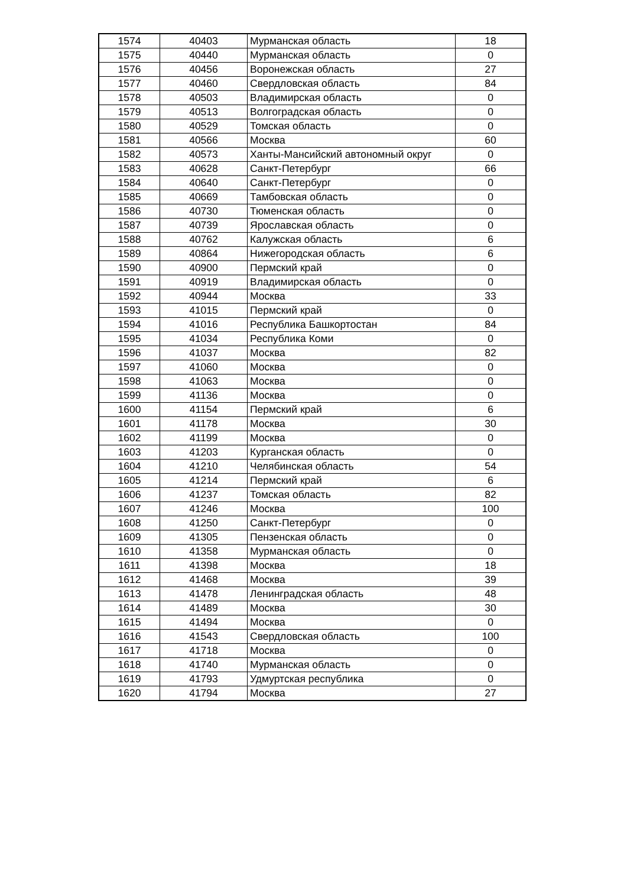| 1574 | 40403 | Мурманская область | 18 |
| 1575 | 40440 | Мурманская область | 0 |
| 1576 | 40456 | Воронежская область | 27 |
| 1577 | 40460 | Свердловская область | 84 |
| 1578 | 40503 | Владимирская область | 0 |
| 1579 | 40513 | Волгоградская область | 0 |
| 1580 | 40529 | Томская область | 0 |
| 1581 | 40566 | Москва | 60 |
| 1582 | 40573 | Ханты-Мансийский автономный округ | 0 |
| 1583 | 40628 | Санкт-Петербург | 66 |
| 1584 | 40640 | Санкт-Петербург | 0 |
| 1585 | 40669 | Тамбовская область | 0 |
| 1586 | 40730 | Тюменская область | 0 |
| 1587 | 40739 | Ярославская область | 0 |
| 1588 | 40762 | Калужская область | 6 |
| 1589 | 40864 | Нижегородская область | 6 |
| 1590 | 40900 | Пермский край | 0 |
| 1591 | 40919 | Владимирская область | 0 |
| 1592 | 40944 | Москва | 33 |
| 1593 | 41015 | Пермский край | 0 |
| 1594 | 41016 | Республика Башкортостан | 84 |
| 1595 | 41034 | Республика Коми | 0 |
| 1596 | 41037 | Москва | 82 |
| 1597 | 41060 | Москва | 0 |
| 1598 | 41063 | Москва | 0 |
| 1599 | 41136 | Москва | 0 |
| 1600 | 41154 | Пермский край | 6 |
| 1601 | 41178 | Москва | 30 |
| 1602 | 41199 | Москва | 0 |
| 1603 | 41203 | Курганская область | 0 |
| 1604 | 41210 | Челябинская область | 54 |
| 1605 | 41214 | Пермский край | 6 |
| 1606 | 41237 | Томская область | 82 |
| 1607 | 41246 | Москва | 100 |
| 1608 | 41250 | Санкт-Петербург | 0 |
| 1609 | 41305 | Пензенская область | 0 |
| 1610 | 41358 | Мурманская область | 0 |
| 1611 | 41398 | Москва | 18 |
| 1612 | 41468 | Москва | 39 |
| 1613 | 41478 | Ленинградская область | 48 |
| 1614 | 41489 | Москва | 30 |
| 1615 | 41494 | Москва | 0 |
| 1616 | 41543 | Свердловская область | 100 |
| 1617 | 41718 | Москва | 0 |
| 1618 | 41740 | Мурманская область | 0 |
| 1619 | 41793 | Удмуртская республика | 0 |
| 1620 | 41794 | Москва | 27 |